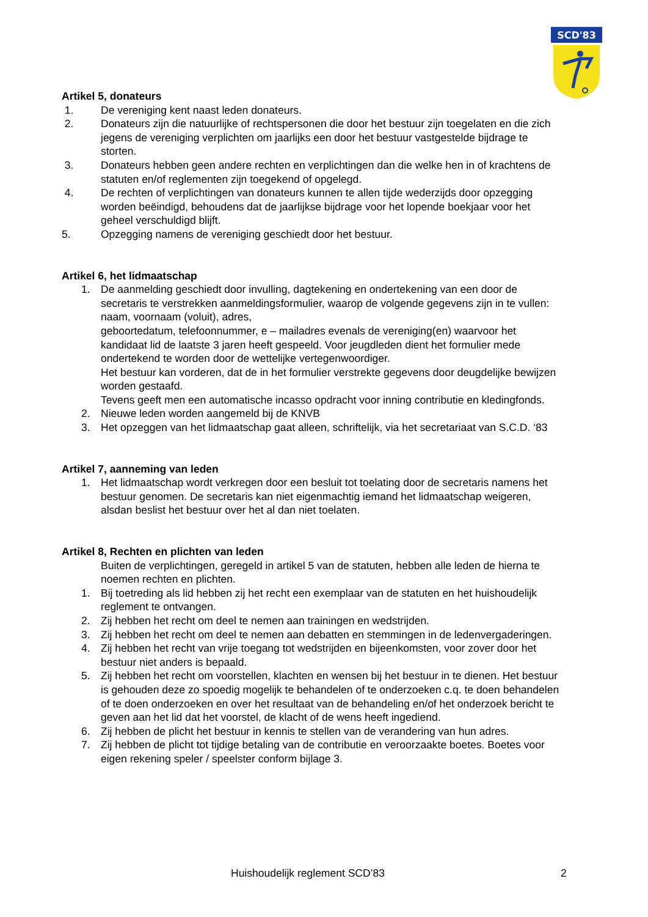SCD'83
Artikel 5, donateurs
1. De vereniging kent naast leden donateurs.
2. Donateurs zijn die natuurlijke of rechtspersonen die door het bestuur zijn toegelaten en die zich jegens de vereniging verplichten om jaarlijks een door het bestuur vastgestelde bijdrage te storten.
3. Donateurs hebben geen andere rechten en verplichtingen dan die welke hen in of krachtens de statuten en/of reglementen zijn toegekend of opgelegd.
4. De rechten of verplichtingen van donateurs kunnen te allen tijde wederzijds door opzegging worden beëindigd, behoudens dat de jaarlijkse bijdrage voor het lopende boekjaar voor het geheel verschuldigd blijft.
5. Opzegging namens de vereniging geschiedt door het bestuur.
Artikel 6, het lidmaatschap
1. De aanmelding geschiedt door invulling, dagtekening en ondertekening van een door de secretaris te verstrekken aanmeldingsformulier, waarop de volgende gegevens zijn in te vullen: naam, voornaam (voluit), adres,
geboortedatum, telefoonnummer, e – mailadres evenals de vereniging(en) waarvoor het kandidaat lid de laatste 3 jaren heeft gespeeld. Voor jeugdleden dient het formulier mede ondertekend te worden door de wettelijke vertegenwoordiger.
Het bestuur kan vorderen, dat de in het formulier verstrekte gegevens door deugdelijke bewijzen worden gestaafd.
Tevens geeft men een automatische incasso opdracht voor inning contributie en kledingfonds.
2. Nieuwe leden worden aangemeld bij de KNVB
3. Het opzeggen van het lidmaatschap gaat alleen, schriftelijk, via het secretariaat van S.C.D. ‘83
Artikel 7, aanneming van leden
1. Het lidmaatschap wordt verkregen door een besluit tot toelating door de secretaris namens het bestuur genomen. De secretaris kan niet eigenmachtig iemand het lidmaatschap weigeren, alsdan beslist het bestuur over het al dan niet toelaten.
Artikel 8, Rechten en plichten van leden
Buiten de verplichtingen, geregeld in artikel 5 van de statuten, hebben alle leden de hierna te noemen rechten en plichten.
1. Bij toetreding als lid hebben zij het recht een exemplaar van de statuten en het huishoudelijk reglement te ontvangen.
2. Zij hebben het recht om deel te nemen aan trainingen en wedstrijden.
3. Zij hebben het recht om deel te nemen aan debatten en stemmingen in de ledenvergaderingen.
4. Zij hebben het recht van vrije toegang tot wedstrijden en bijeenkomsten, voor zover door het bestuur niet anders is bepaald.
5. Zij hebben het recht om voorstellen, klachten en wensen bij het bestuur in te dienen. Het bestuur is gehouden deze zo spoedig mogelijk te behandelen of te onderzoeken c.q. te doen behandelen of te doen onderzoeken en over het resultaat van de behandeling en/of het onderzoek bericht te geven aan het lid dat het voorstel, de klacht of de wens heeft ingediend.
6. Zij hebben de plicht het bestuur in kennis te stellen van de verandering van hun adres.
7. Zij hebben de plicht tot tijdige betaling van de contributie en veroorzaakte boetes. Boetes voor eigen rekening speler / speelster conform bijlage 3.
Huishoudelijk reglement SCD’83 2